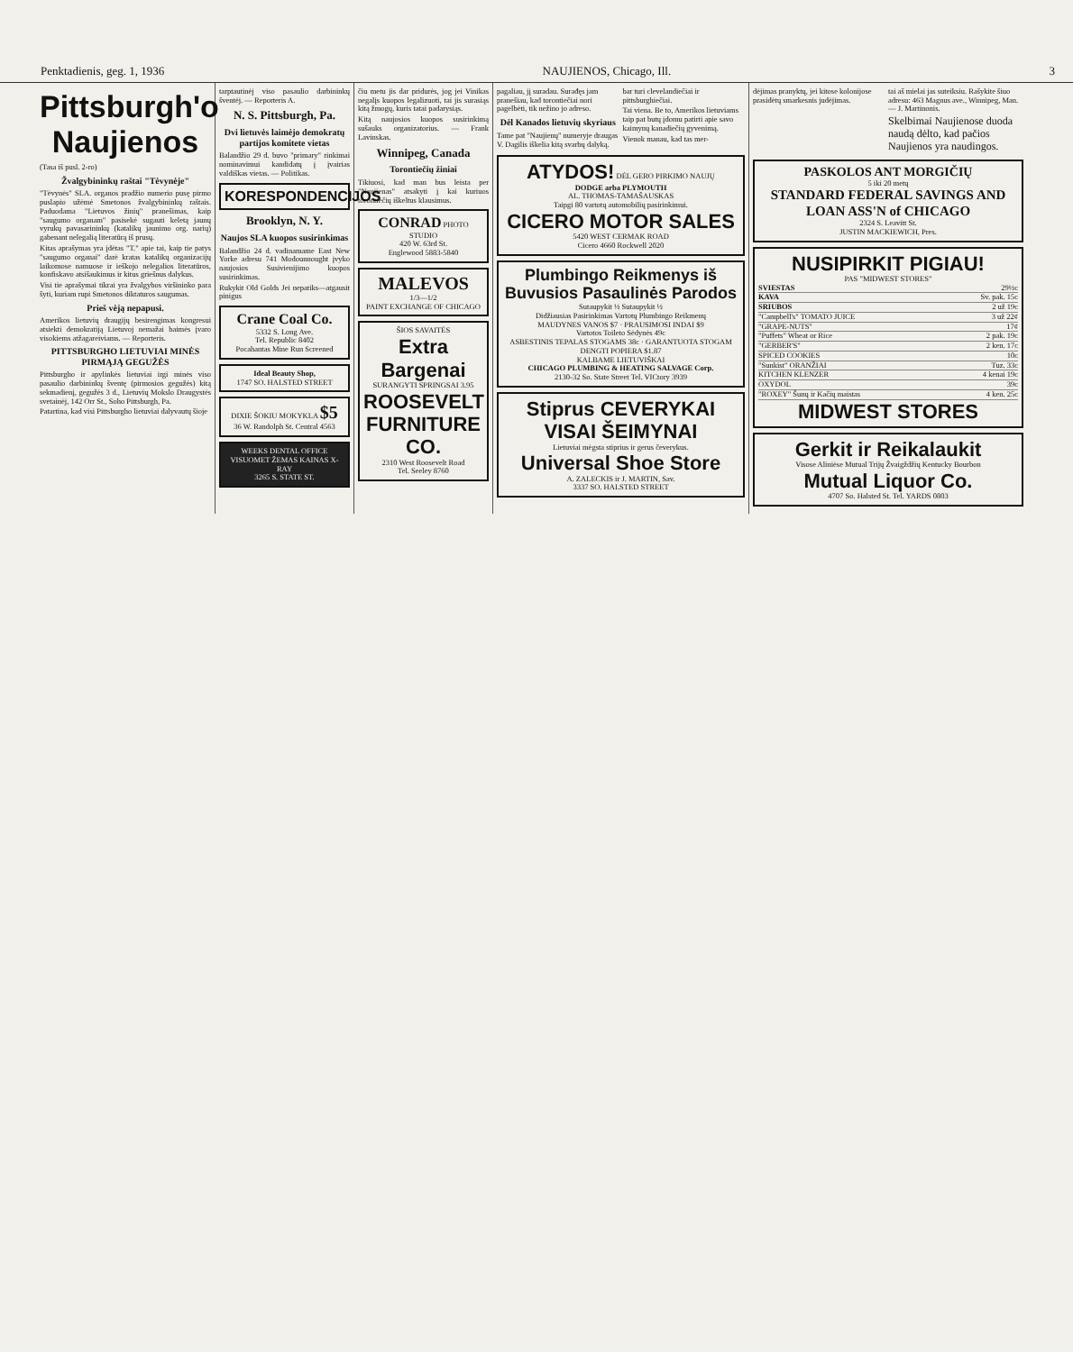Penktadienis, geg. 1, 1936 NAUJIENOS, Chicago, Ill. 3
Pittsburgh'o Naujienos
(Tasa iš pusl. 2-ro)
Žvalgybininkų raštai "Tėvynėje"
"Tėvynės" SLA. organos pradžio numerio pusę pirmo puslapio užėmė Smetonos žvalgybininkų raštais. Paduodama "Lietuvos žinių" pranešimas, kaip "saugumo organam" pasisekė sugauti keletą jaunų vyrukų pavasarininkų (katalikų jaunimo org. narių) gabenant nelegalią literatūrą iš prusų.
Kitas aprašymas yra įdėtas "T." apie tai, kaip tie patys "saugumo organai" darė kratas katalikų organizacijų laikomose namuose ir ieškojo nelegalios literatūros, konfiskavo atsišaukimus ir kitus griešnus dalykus.
Visi tie aprašymai tikrai yra žvalgybos viršininko para šyti, kuriam rupi Smetonos diktaturos saugumas.
Prieš vėją nepapusi.
Amerikos lietuvių draugijų besirengimas kongresui atsiekti demokratiją Lietuvoj nemažai baimės įvaro visokiems atžagareiviams. — Reporteris.
PITTSBURGHO LIETUVIAI MINĖS PIRMĄJĄ GEGUŽĖS
Pittsburgho ir apylinkės lietuviai irgi minės viso pasaulio darbininkų šventę (pirmosios gegužės) kitą sekmadienį, gegužės 3 d., Lietuvių Mokslo Draugystės svetainėj, 142 Orr St., Soho Pittsburgh, Pa.
Patartina, kad visi Pittsburgho lietuviai dalyvautų šioje
tarptautinėj viso pasaulio darbininkų šventėj. — Reporteris A.
N. S. Pittsburgh, Pa.
Dvi lietuvės laimėjo demokratų partijos komitete vietas
Balandžio 29 d. buvo "primary" rinkimai nominavimui kandidatų į įvairias valdiškas vietas. — Politikas.
KORESPONDENCIJOS
Brooklyn, N. Y.
Naujos SLA kuopos susirinkimas
Balandžio 24 d. vadinamame East New Yorke adresu 741 Modounnought įvyko naujosios Susivienijimo kuopos susirinkimas.
Rukykit Old Golds Jei nepatiks—atgausit pinigus
Crane Coal Co.
5332 S. Long Ave.
Tel. Republic 8402
Pocahantas Mine Run Screened
Ideal Beauty Shop,
1747 SO. HALSTED STREET
DIXIE ŠOKIU MOKYKLA $5
36 W. Randolph St. Central 4563
WEEKS DENTAL OFFICE
VISUOMET ŽEMAS KAINAS X-RAY
3265 S. STATE ST.
čiu metu jis dar pridurės, jog jei Vinikas negalįs kuopos legalizuoti, tai jis surasiąs kitą žmogų, kuris tatai padarysiąs.
Kitą naujosios kuopos susirinkimą sušauks organizatorius. — Frank Lavinskas.
Winnipeg, Canada
Torontiečių žiniai
Tikiuosi, kad man bus leista per "Naujienas" atsakyti į kai kuriuos torontiečių iškeltus klausimus.
CONRAD PHOTO STUDIO
420 W. 63rd St.
Englewood 5883-5840
MALEVOS
1/3—1/2
PAINT EXCHANGE OF CHICAGO
ŠIOS SAVAITĖS
Extra Bargenai
SURANGYTI SPRINGSAI 3.95
ROOSEVELT FURNITURE CO.
2310 West Roosevelt Road
Tel. Seeley 8760
pagaliau, jį suradau. Surađęs jam pranešiau, kad torontiečiai nori pagelbėti, tik nežino jo adreso.
Dėl Kanados lietuvių skyriaus
Tame pat "Naujienų" numeryje draugas V. Dagilis iškelia kitą svarbų dalyką.
bar turi clevelandiečiai ir pittsburghiečiai.
Tai viena. Be to, Amerikos lietuviams taip pat butų įdomu patirti apie savo kaimynų kanadiečių gyvenimą.
Vienok manau, kad tas mer-
ATYDOS! DĖL GERO PIRKIMO NAUJŲ
DODGE arba PLYMOUTH
AL. THOMAS-TAMAŠAUSKAS
Taipgi 80 vartotų automobilių pasirinkimui.
CICERO MOTOR SALES
5420 WEST CERMAK ROAD
Cicero 4660 Rockwell 2020
Plumbingo Reikmenys iš Buvusios Pasaulinės Parodos
Sutaupykit ½ Sutaupykit ½
Didžiausias Pasirinkimas Vartotų Plumbingo Reikmenų
MAUDYNES VANOS $7 · PRAUSIMOSI INDAI $9
Vartotos Toileto Sėdynės 49c
ASBESTINIS TEPALAS STOGAMS 38c · GARANTUOTA STOGAM DENGTI POPIERA $1.87
KALBAME LIETUVIŠKAI
CHICAGO PLUMBING & HEATING SALVAGE Corp.
2130-32 So. State Street Tel. VICtory 3939
Stiprus CEVERYKAI VISAI ŠEIMYNAI
Lietuviai mėgsta stiprius ir gerus čeverykus.
Universal Shoe Store
A. ZALECKIS ir J. MARTIN, Sav.
3337 SO. HALSTED STREET
dėjimas pranyktų, jei kitose kolonijose prasidėtų smarkesnis judėjimas.
tai aš mielai jas suteiksiu. Rašykite šiuo adresu: 463 Magnus ave., Winnipeg, Man. — J. Martinonis.
Skelbimai Naujienose duoda naudą dėlto, kad pačios Naujienos yra naudingos.
PASKOLOS ANT MORGIČIŲ
5 iki 20 metų
STANDARD FEDERAL SAVINGS AND LOAN ASS'N of CHICAGO
2324 S. Leavitt St.
JUSTIN MACKIEWICH, Pres.
NUSIPIRKIT PIGIAU!
PAS "MIDWEST STORES"
SVIESTAS 29½c
KAVA Sv. pak. 15c
SRIUBOS 2 už 19c
"Campbell's" TOMATO JUICE 3 už 22¢
"GRAPE-NUTS" 17¢
"Puffets" Wheat or Rice 2 pak. 19c
"GERBER'S" 2 ken. 17c
SPICED COOKIES 10c
"Sunkist" ORANŽIAI Tuz. 33c
KITCHEN KLENZER 4 kenai 19c
OXYDOL 39c
"ROXEY" Šunų ir Kačių maistas 4 ken. 25c
MIDWEST STORES
Gerkit ir Reikalaukit
Visose Aliniėse Mutual Trijų Žvaigždžių Kentucky Bourbon
Mutual Liquor Co.
4707 So. Halsted St. Tel. YARDS 0803